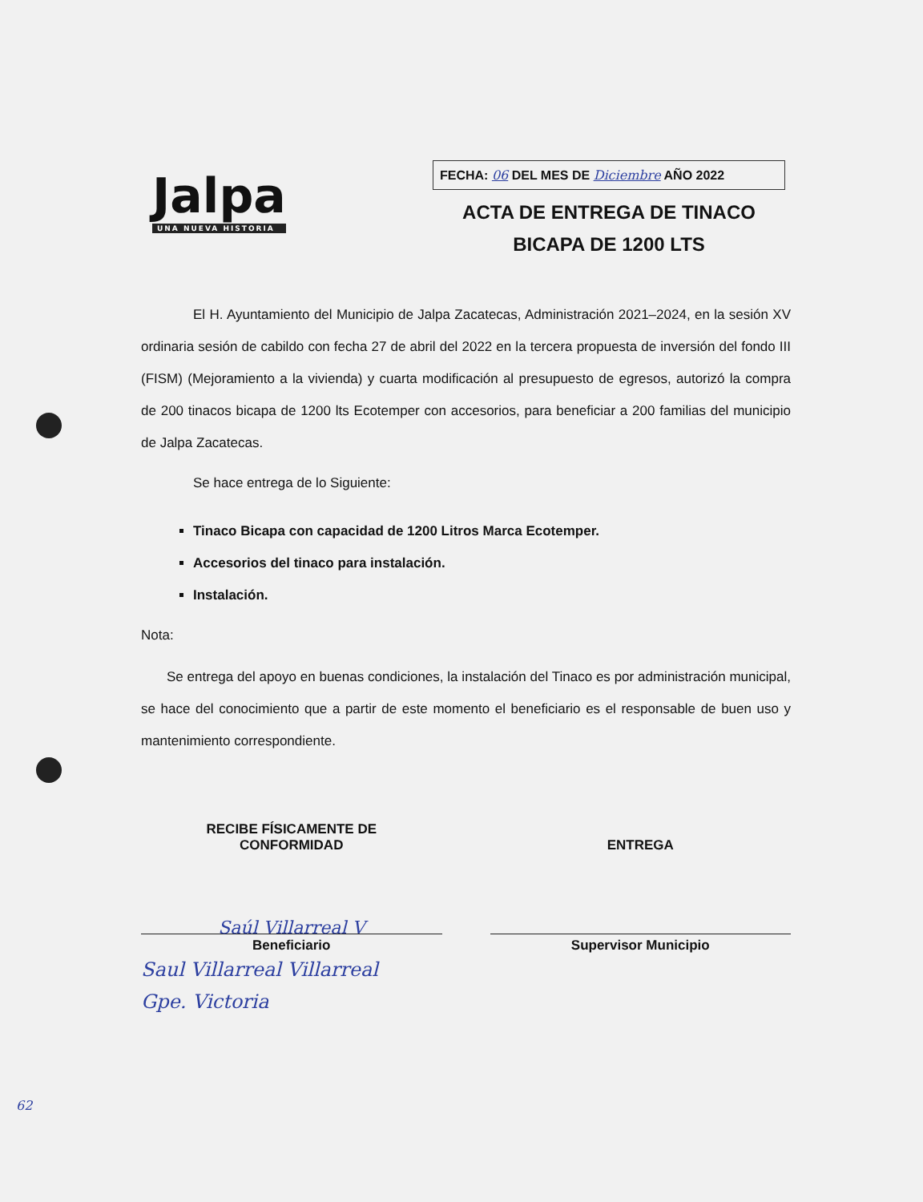Jalpa
UNA NUEVA HISTORIA
FECHA: 06 DEL MES DE Diciembre AÑO 2022
ACTA DE ENTREGA DE TINACO
BICAPA DE 1200 LTS
El H. Ayuntamiento del Municipio de Jalpa Zacatecas, Administración 2021–2024, en la sesión XV ordinaria sesión de cabildo con fecha 27 de abril del 2022 en la tercera propuesta de inversión del fondo III (FISM) (Mejoramiento a la vivienda) y cuarta modificación al presupuesto de egresos, autorizó la compra de 200 tinacos bicapa de 1200 lts Ecotemper con accesorios, para beneficiar a 200 familias del municipio de Jalpa Zacatecas.
Se hace entrega de lo Siguiente:
Tinaco Bicapa con capacidad de 1200 Litros Marca Ecotemper.
Accesorios del tinaco para instalación.
Instalación.
Nota:
Se entrega del apoyo en buenas condiciones, la instalación del Tinaco es por administración municipal, se hace del conocimiento que a partir de este momento el beneficiario es el responsable de buen uso y mantenimiento correspondiente.
RECIBE FÍSICAMENTE DE
CONFORMIDAD
Saúl Villarreal V
Beneficiario
ENTREGA
Supervisor Municipio
Saul Villarreal Villarreal
Gpe. Victoria
62